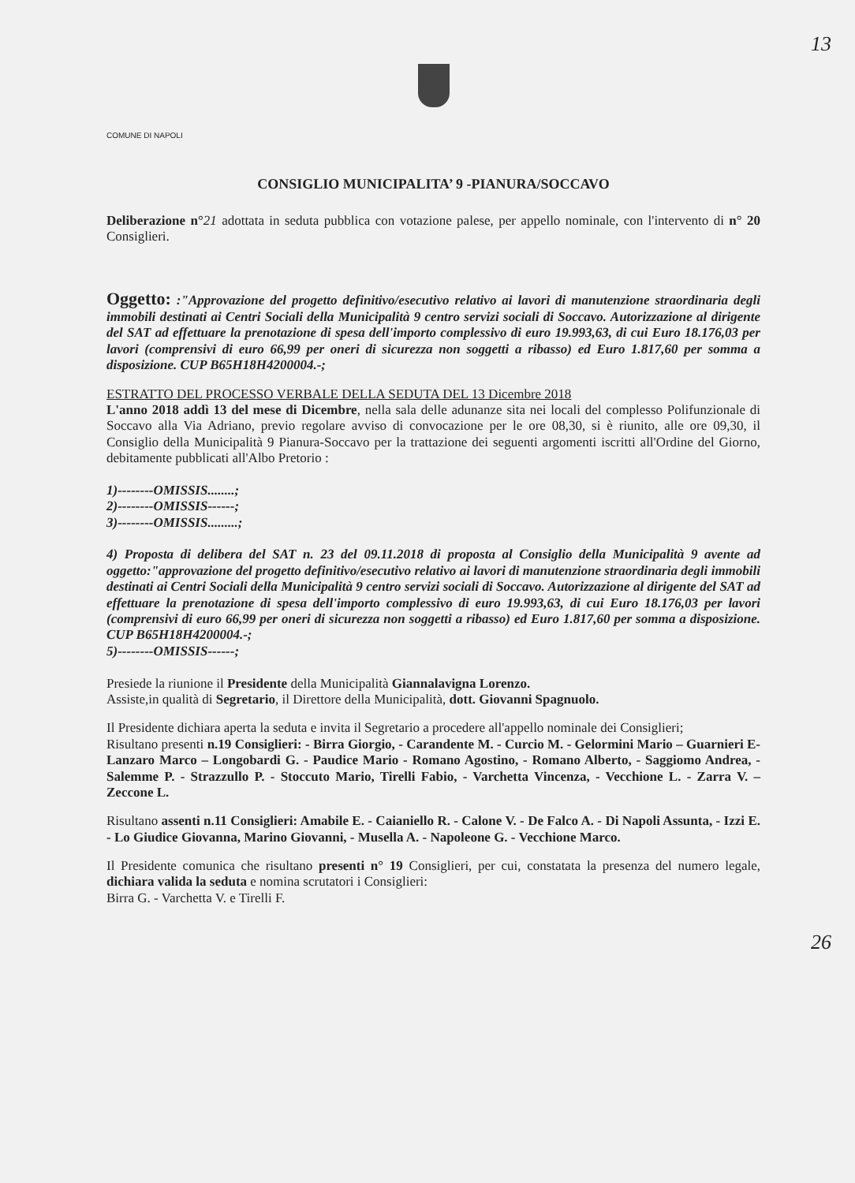13
COMUNE DI NAPOLI
CONSIGLIO MUNICIPALITA’ 9 -PIANURA/SOCCAVO
Deliberazione n°21 adottata in seduta pubblica con votazione palese, per appello nominale, con l'intervento di n° 20 Consiglieri.
Oggetto: :"Approvazione del progetto definitivo/esecutivo relativo ai lavori di manutenzione straordinaria degli immobili destinati ai Centri Sociali della Municipalità 9 centro servizi sociali di Soccavo. Autorizzazione al dirigente del SAT ad effettuare la prenotazione di spesa dell'importo complessivo di euro 19.993,63, di cui Euro 18.176,03 per lavori (comprensivi di euro 66,99 per oneri di sicurezza non soggetti a ribasso) ed Euro 1.817,60 per somma a disposizione. CUP B65H18H4200004.-;
ESTRATTO DEL PROCESSO VERBALE DELLA SEDUTA DEL 13 Dicembre 2018
L'anno 2018 addì 13 del mese di Dicembre, nella sala delle adunanze sita nei locali del complesso Polifunzionale di Soccavo alla Via Adriano, previo regolare avviso di convocazione per le ore 08,30, si è riunito, alle ore 09,30, il Consiglio della Municipalità 9 Pianura-Soccavo per la trattazione dei seguenti argomenti iscritti all'Ordine del Giorno, debitamente pubblicati all'Albo Pretorio :
1)--------OMISSIS........;
2)--------OMISSIS------;
3)--------OMISSIS.........;
4) Proposta di delibera del SAT n. 23 del 09.11.2018 di proposta al Consiglio della Municipalità 9 avente ad oggetto:"approvazione del progetto definitivo/esecutivo relativo ai lavori di manutenzione straordinaria degli immobili destinati ai Centri Sociali della Municipalità 9 centro servizi sociali di Soccavo. Autorizzazione al dirigente del SAT ad effettuare la prenotazione di spesa dell'importo complessivo di euro 19.993,63, di cui Euro 18.176,03 per lavori (comprensivi di euro 66,99 per oneri di sicurezza non soggetti a ribasso) ed Euro 1.817,60 per somma a disposizione. CUP B65H18H4200004.-;
5)--------OMISSIS------;
Presiede la riunione il Presidente della Municipalità Giannalavigna Lorenzo.
Assiste,in qualità di Segretario, il Direttore della Municipalità, dott. Giovanni Spagnuolo.
Il Presidente dichiara aperta la seduta e invita il Segretario a procedere all'appello nominale dei Consiglieri;
Risultano presenti n.19 Consiglieri: - Birra Giorgio, - Carandente M. - Curcio M. - Gelormini Mario – Guarnieri E- Lanzaro Marco – Longobardi G. - Paudice Mario - Romano Agostino, - Romano Alberto, - Saggiomo Andrea, - Salemme P. - Strazzullo P. - Stoccuto Mario, Tirelli Fabio, - Varchetta Vincenza, - Vecchione L. - Zarra V. – Zeccone L.
Risultano assenti n.11 Consiglieri: Amabile E. - Caianiello R. - Calone V. - De Falco A. - Di Napoli Assunta, - Izzi E. - Lo Giudice Giovanna, Marino Giovanni, - Musella A. - Napoleone G. - Vecchione Marco.
Il Presidente comunica che risultano presenti n° 19 Consiglieri, per cui, constatata la presenza del numero legale, dichiara valida la seduta e nomina scrutatori i Consiglieri:
Birra G. - Varchetta V. e Tirelli F.
26